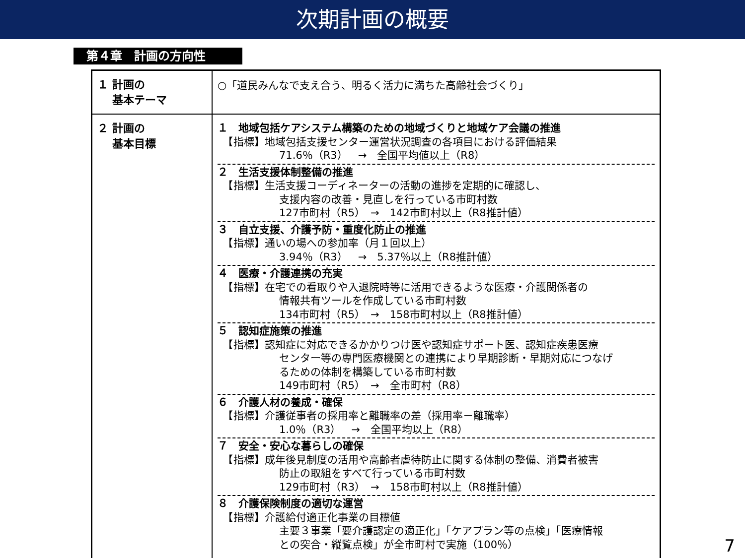次期計画の概要
第４章　計画の方向性
| １ 計画の 基本テーマ | ○「道民みんなで支え合う、明るく活力に満ちた高齢社会づくり」 |
| ２ 計画の 基本目標 | １ 地域包括ケアシステム構築のための地域づくりと地域ケア会議の推進 【指標】地域包括支援センター運営状況調査の各項目における評価結果 71.6％（R3） → 全国平均値以上（R8） ２ 生活支援体制整備の推進 【指標】生活支援コーディネーターの活動の進捗を定期的に確認し、 支援内容の改善・見直しを行っている市町村数 127市町村（R5） → 142市町村以上（R8推計値） ３ 自立支援、介護予防・重度化防止の推進 【指標】通いの場への参加率（月１回以上） 3.94％（R3） → 5.37％以上（R8推計値） ４ 医療・介護連携の充実 【指標】在宅での看取りや入退院時等に活用できるような医療・介護関係者の 情報共有ツールを作成している市町村数 134市町村（R5） → 158市町村以上（R8推計値） ５ 認知症施策の推進 【指標】認知症に対応できるかかりつけ医や認知症サポート医、認知症疾患医療 センター等の専門医療機関との連携により早期診断・早期対応につなげ るための体制を構築している市町村数 149市町村（R5） → 全市町村（R8） ６ 介護人材の養成・確保 【指標】介護従事者の採用率と離職率の差（採用率－離職率） 1.0％（R3） → 全国平均以上（R8） ７ 安全・安心な暮らしの確保 【指標】成年後見制度の活用や高齢者虐待防止に関する体制の整備、消費者被害 防止の取組をすべて行っている市町村数 129市町村（R3） → 158市町村以上（R8推計値） ８ 介護保険制度の適切な運営 【指標】介護給付適正化事業の目標値 主要３事業「要介護認定の適正化」「ケアプラン等の点検」「医療情報 との突合・縦覧点検」が全市町村で実施（100％） |
7